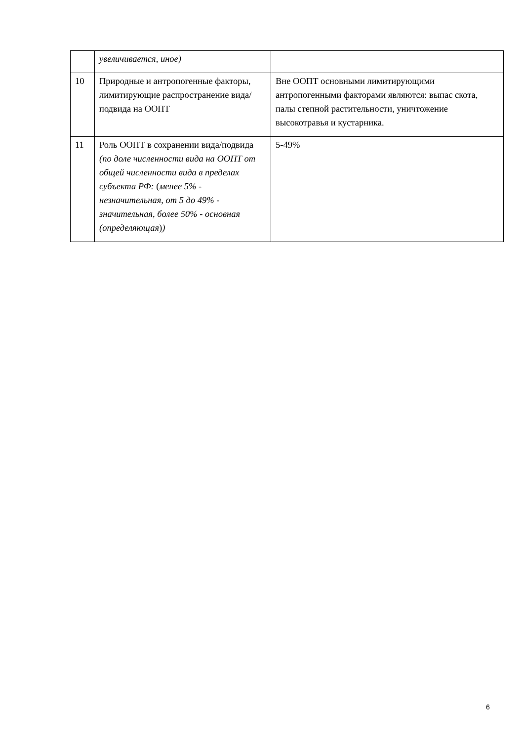| | увеличивается, иное) | |
| 10 | Природные и антропогенные факторы, лимитирующие распространение вида/подвида на ООПТ | Вне ООПТ основными лимитирующими антропогенными факторами являются: выпас скота, палы степной растительности, уничтожение высокотравья и кустарника. |
| 11 | Роль ООПТ в сохранении вида/подвида (по доле численности вида на ООПТ от общей численности вида в пределах субъекта РФ: ( менее 5% - незначительная, от 5 до 49% - значительная, более 50% - основная (определяющая ) ) | 5-49% |
6